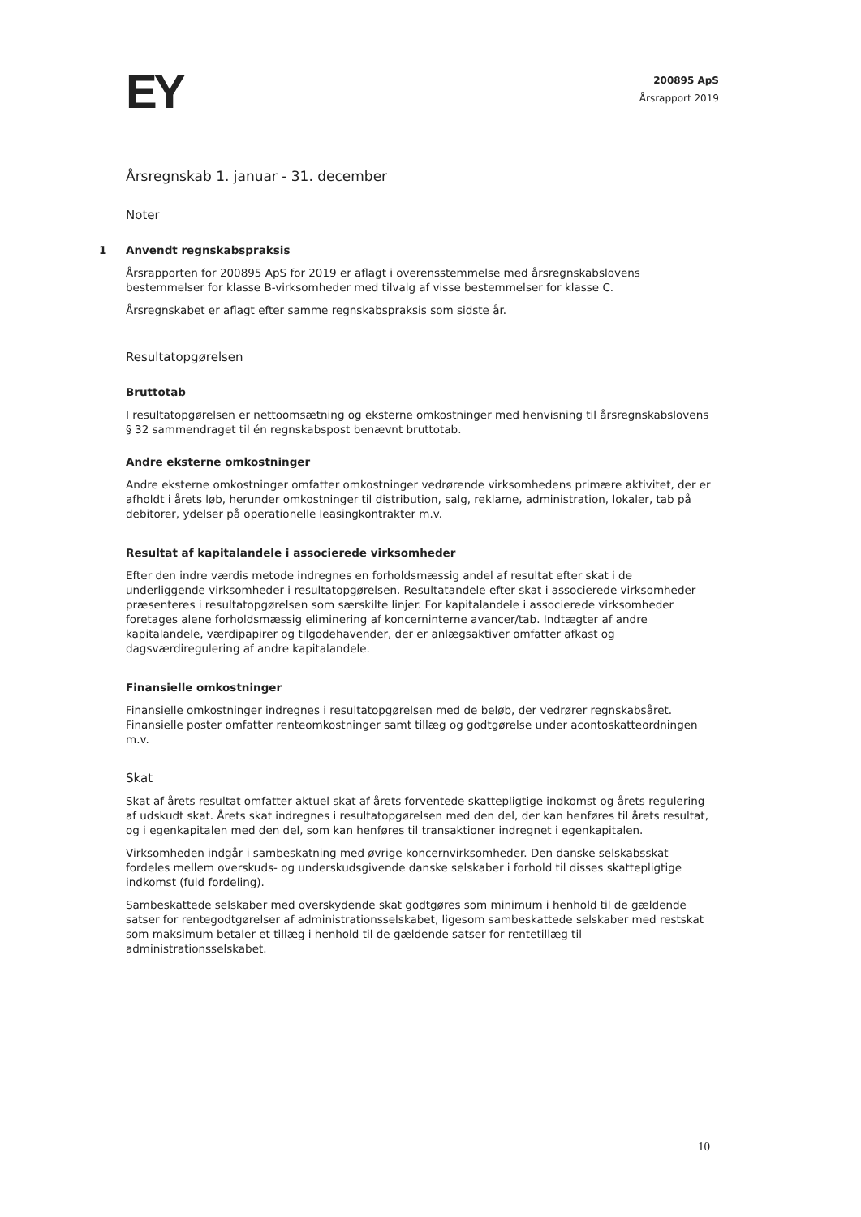EY
200895 ApS
Årsrapport 2019
Årsregnskab 1. januar - 31. december
Noter
1 Anvendt regnskabspraksis
Årsrapporten for 200895 ApS for 2019 er aflagt i overensstemmelse med årsregnskabslovens bestemmelser for klasse B-virksomheder med tilvalg af visse bestemmelser for klasse C.
Årsregnskabet er aflagt efter samme regnskabspraksis som sidste år.
Resultatopgørelsen
Bruttotab
I resultatopgørelsen er nettoomsætning og eksterne omkostninger med henvisning til årsregnskabslovens § 32 sammendraget til én regnskabspost benævnt bruttotab.
Andre eksterne omkostninger
Andre eksterne omkostninger omfatter omkostninger vedrørende virksomhedens primære aktivitet, der er afholdt i årets løb, herunder omkostninger til distribution, salg, reklame, administration, lokaler, tab på debitorer, ydelser på operationelle leasingkontrakter m.v.
Resultat af kapitalandele i associerede virksomheder
Efter den indre værdis metode indregnes en forholdsmæssig andel af resultat efter skat i de underliggende virksomheder i resultatopgørelsen. Resultatandele efter skat i associerede virksomheder præsenteres i resultatopgørelsen som særskilte linjer. For kapitalandele i associerede virksomheder foretages alene forholdsmæssig eliminering af koncerninterne avancer/tab. Indtægter af andre kapitalandele, værdipapirer og tilgodehavender, der er anlægsaktiver omfatter afkast og dagsværdiregulering af andre kapitalandele.
Finansielle omkostninger
Finansielle omkostninger indregnes i resultatopgørelsen med de beløb, der vedrører regnskabsåret. Finansielle poster omfatter renteomkostninger samt tillæg og godtgørelse under acontoskatteordningen m.v.
Skat
Skat af årets resultat omfatter aktuel skat af årets forventede skattepligtige indkomst og årets regulering af udskudt skat. Årets skat indregnes i resultatopgørelsen med den del, der kan henføres til årets resultat, og i egenkapitalen med den del, som kan henføres til transaktioner indregnet i egenkapitalen.
Virksomheden indgår i sambeskatning med øvrige koncernvirksomheder. Den danske selskabsskat fordeles mellem overskuds- og underskudsgivende danske selskaber i forhold til disses skattepligtige indkomst (fuld fordeling).
Sambeskattede selskaber med overskydende skat godtgøres som minimum i henhold til de gældende satser for rentegodtgørelser af administrationsselskabet, ligesom sambeskattede selskaber med restskat som maksimum betaler et tillæg i henhold til de gældende satser for rentetillæg til administrationsselskabet.
10